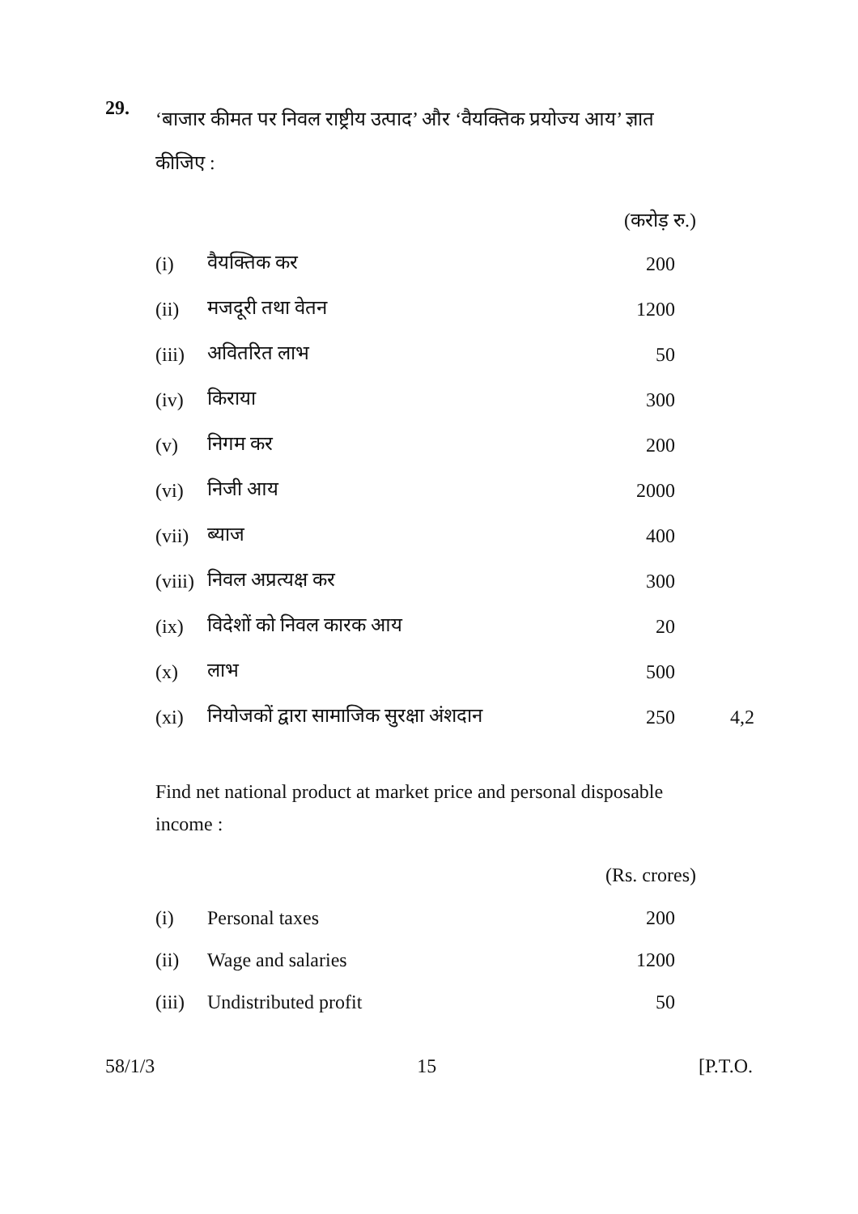29.
‘बाजार कीमत पर निवल राष्ट्रीय उत्पाद’ और ‘वैयक्तिक प्रयोज्य आय’ ज्ञात कीजिए :
(करोड़ रु.)
| (i) | वैयक्तिक कर | 200 | |
| (ii) | मजदूरी तथा वेतन | 1200 | |
| (iii) | अवितरित लाभ | 50 | |
| (iv) | किराया | 300 | |
| (v) | निगम कर | 200 | |
| (vi) | निजी आय | 2000 | |
| (vii) | ब्याज | 400 | |
| (viii) | निवल अप्रत्यक्ष कर | 300 | |
| (ix) | विदेशों को निवल कारक आय | 20 | |
| (x) | लाभ | 500 | |
| (xi) | नियोजकों द्वारा सामाजिक सुरक्षा अंशदान | 250 | 4,2 |
Find net national product at market price and personal disposable income :
(Rs. crores)
| (i) | Personal taxes | 200 | |
| (ii) | Wage and salaries | 1200 | |
| (iii) | Undistributed profit | 50 | |
58/1/3 15 [P.T.O.